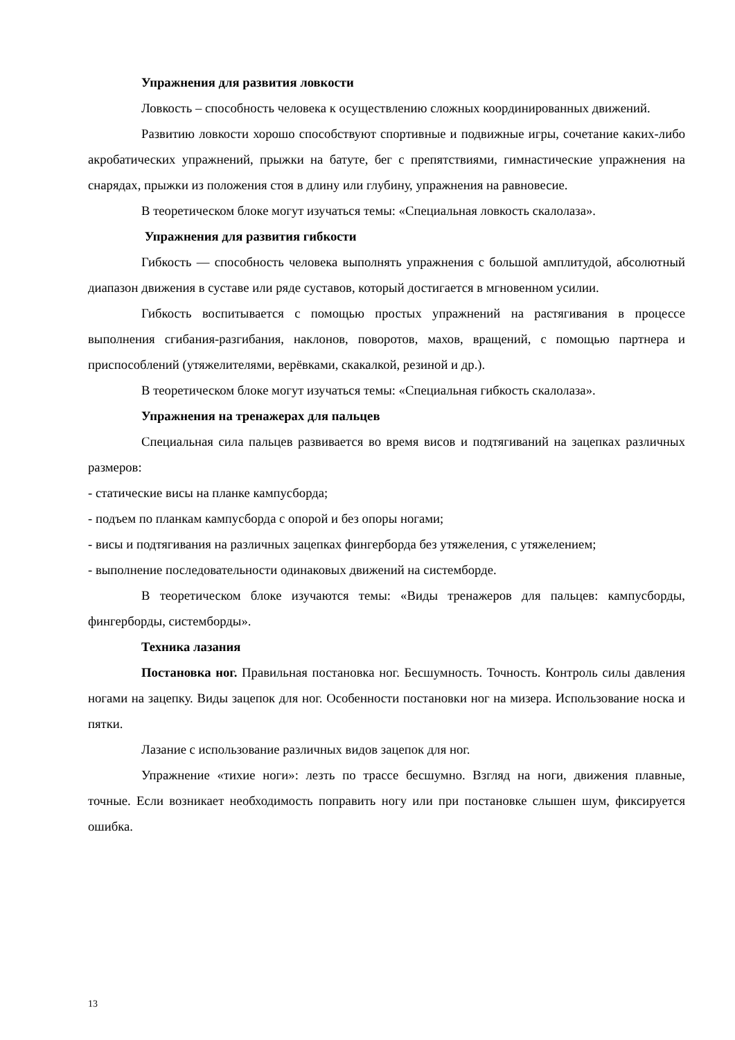Упражнения для развития ловкости
Ловкость – способность человека к осуществлению сложных координированных движений.
Развитию ловкости хорошо способствуют спортивные и подвижные игры, сочетание каких-либо акробатических упражнений, прыжки на батуте, бег с препятствиями, гимнастические упражнения на снарядах, прыжки из положения стоя в длину или глубину, упражнения на равновесие.
В теоретическом блоке могут изучаться темы: «Специальная ловкость скалолаза».
Упражнения для развития гибкости
Гибкость — способность человека выполнять упражнения с большой амплитудой, абсолютный диапазон движения в суставе или ряде суставов, который достигается в мгновенном усилии.
Гибкость воспитывается с помощью простых упражнений на растягивания в процессе выполнения сгибания-разгибания, наклонов, поворотов, махов, вращений, с помощью партнера и приспособлений (утяжелителями, верёвками, скакалкой, резиной и др.).
В теоретическом блоке могут изучаться темы: «Специальная гибкость скалолаза».
Упражнения на тренажерах для пальцев
Специальная сила пальцев развивается во время висов и подтягиваний на зацепках различных размеров:
- статические висы на планке кампусборда;
- подъем по планкам кампусборда с опорой и без опоры ногами;
- висы и подтягивания на различных зацепках фингерборда без утяжеления, с утяжелением;
- выполнение последовательности одинаковых движений на системборде.
В теоретическом блоке изучаются темы: «Виды тренажеров для пальцев: кампусборды, фингерборды, системборды».
Техника лазания
Постановка ног. Правильная постановка ног. Бесшумность. Точность. Контроль силы давления ногами на зацепку. Виды зацепок для ног. Особенности постановки ног на мизера. Использование носка и пятки.
Лазание с использование различных видов зацепок для ног.
Упражнение «тихие ноги»: лезть по трассе бесшумно. Взгляд на ноги, движения плавные, точные. Если возникает необходимость поправить ногу или при постановке слышен шум, фиксируется ошибка.
13